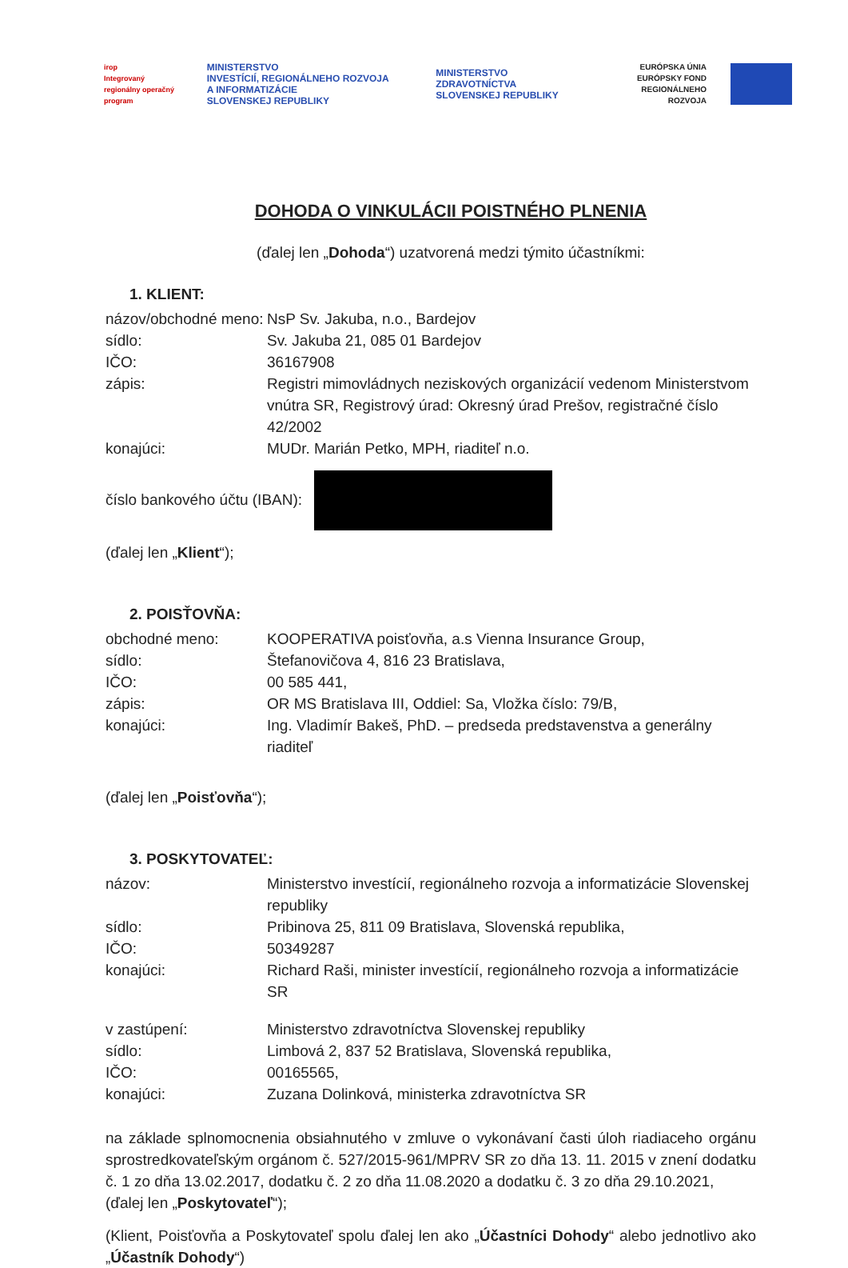irop
Integrovaný regionálny operačný program
MINISTERSTVO
INVESTÍCIÍ, REGIONÁLNEHO ROZVOJA
A INFORMATIZÁCIE
SLOVENSKEJ REPUBLIKY
MINISTERSTVO
ZDRAVOTNÍCTVA
SLOVENSKEJ REPUBLIKY
EURÓPSKA ÚNIA
EURÓPSKY FOND
REGIONÁLNEHO ROZVOJA
DOHODA O VINKULÁCII POISTNÉHO PLNENIA
(ďalej len „Dohoda“) uzatvorená medzi týmito účastníkmi:
1. KLIENT:
názov/obchodné meno:
NsP Sv. Jakuba, n.o., Bardejov
sídlo: Sv. Jakuba 21, 085 01 Bardejov
IČO: 36167908
zápis: Registri mimovládnych neziskových organizácií vedenom Ministerstvom vnútra SR, Registrový úrad: Okresný úrad Prešov, registračné číslo 42/2002
konajúci: MUDr. Marián Petko, MPH, riaditeľ n.o.
číslo bankového účtu (IBAN):
(ďalej len „Klient“);
2. POISŤOVŇA:
obchodné meno: KOOPERATIVA poisťovňa, a.s Vienna Insurance Group,
sídlo: Štefanovičova 4, 816 23 Bratislava,
IČO: 00 585 441,
zápis: OR MS Bratislava III, Oddiel: Sa, Vložka číslo: 79/B,
konajúci: Ing. Vladimír Bakeš, PhD. – predseda predstavenstva a generálny riaditeľ
(ďalej len „Poisťovňa“);
3. POSKYTOVATEĽ:
názov: Ministerstvo investícií, regionálneho rozvoja a informatizácie Slovenskej republiky
sídlo: Pribinova 25, 811 09 Bratislava, Slovenská republika,
IČO: 50349287
konajúci: Richard Raši, minister investícií, regionálneho rozvoja a informatizácie SR
v zastúpení: Ministerstvo zdravotníctva Slovenskej republiky
sídlo: Limbová 2, 837 52 Bratislava, Slovenská republika,
IČO: 00165565,
konajúci: Zuzana Dolinková, ministerka zdravotníctva SR
na základe splnomocnenia obsiahnutého v zmluve o vykonávaní časti úloh riadiaceho orgánu sprostredkovateľským orgánom č. 527/2015-961/MPRV SR zo dňa 13. 11. 2015 v znení dodatku č. 1 zo dňa 13.02.2017, dodatku č. 2 zo dňa 11.08.2020 a dodatku č. 3 zo dňa 29.10.2021,
(ďalej len „Poskytovateľ“);
(Klient, Poisťovňa a Poskytovateľ spolu ďalej len ako „Účastníci Dohody“ alebo jednotlivo ako „Účastník Dohody“)